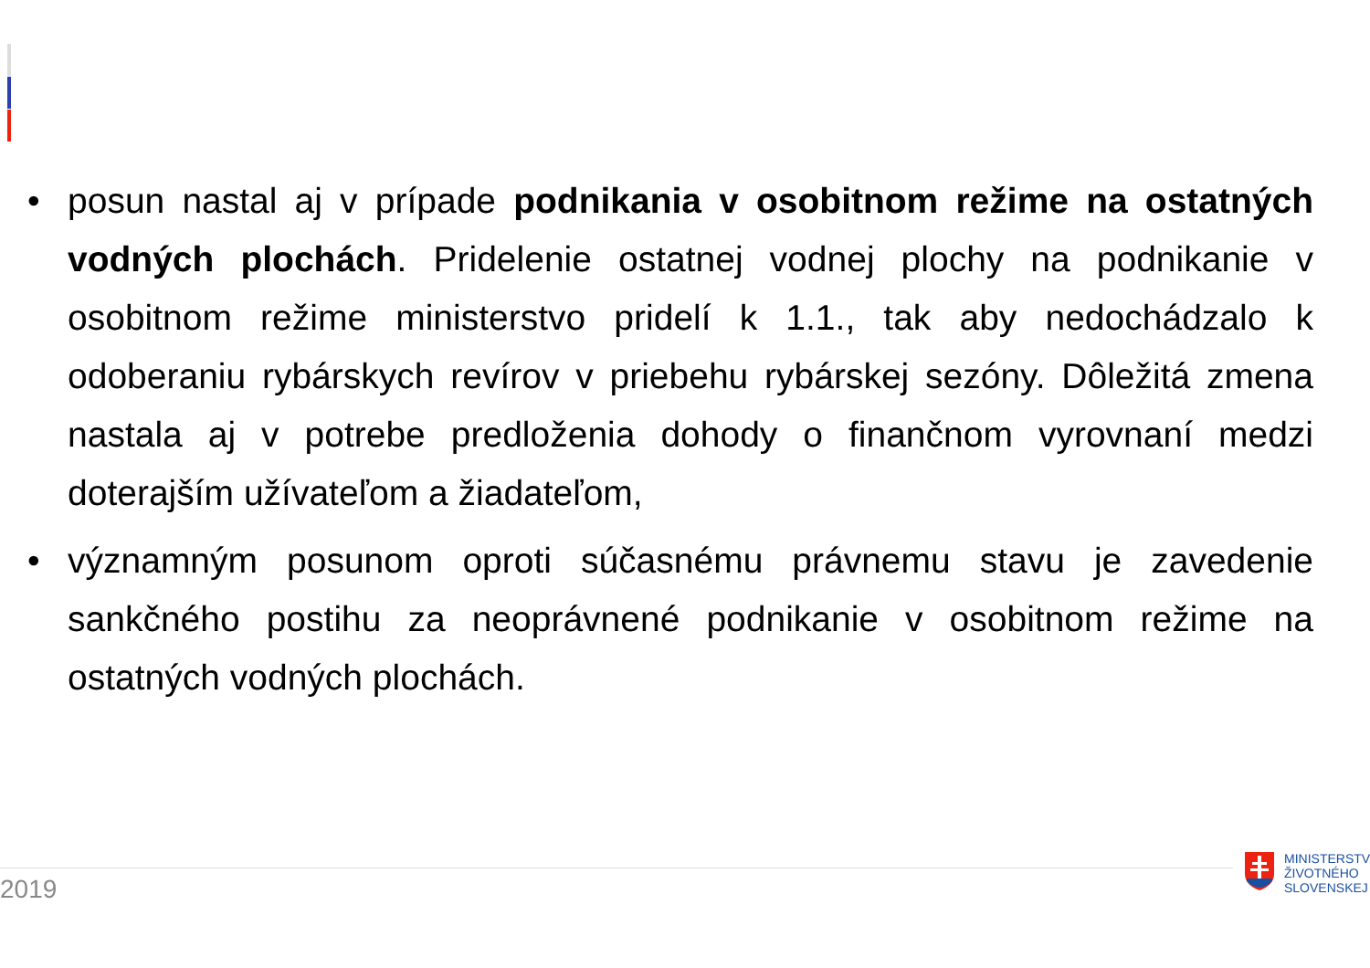• posun nastal aj v prípade podnikania v osobitnom režime na ostatných vodných plochách. Pridelenie ostatnej vodnej plochy na podnikanie v osobitnom režime ministerstvo pridelí k 1.1., tak aby nedochádzalo k odoberaniu rybárskych revírov v priebehu rybárskej sezóny. Dôležitá zmena nastala aj v potrebe predloženia dohody o finančnom vyrovnaní medzi doterajším užívateľom a žiadateľom,
• významným posunom oproti súčasnému právnemu stavu je zavedenie sankčného postihu za neoprávnené podnikanie v osobitnom režime na ostatných vodných plochách.
2019
MINISTERSTV
ŽIVOTNÉHO
SLOVENSKEJ